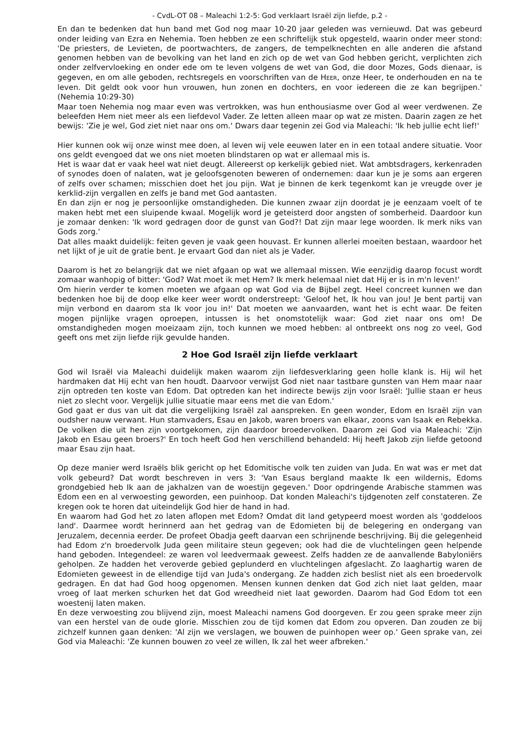- CvdL-OT 08 – Maleachi 1:2-5: God verklaart Israël zijn liefde, p.2 -
En dan te bedenken dat hun band met God nog maar 10-20 jaar geleden was vernieuwd. Dat was gebeurd onder leiding van Ezra en Nehemia. Toen hebben ze een schriftelijk stuk opgesteld, waarin onder meer stond: 'De priesters, de Levieten, de poortwachters, de zangers, de tempelknechten en alle anderen die afstand genomen hebben van de bevolking van het land en zich op de wet van God hebben gericht, verplichten zich onder zelfvervloeking en onder ede om te leven volgens de wet van God, die door Mozes, Gods dienaar, is gegeven, en om alle geboden, rechtsregels en voorschriften van de HEER, onze Heer, te onderhouden en na te leven. Dit geldt ook voor hun vrouwen, hun zonen en dochters, en voor iedereen die ze kan begrijpen.' (Nehemia 10:29-30)
Maar toen Nehemia nog maar even was vertrokken, was hun enthousiasme over God al weer verdwenen. Ze beleefden Hem niet meer als een liefdevol Vader. Ze letten alleen maar op wat ze misten. Daarin zagen ze het bewijs: 'Zie je wel, God ziet niet naar ons om.' Dwars daar tegenin zei God via Maleachi: 'Ik heb jullie echt lief!'
Hier kunnen ook wij onze winst mee doen, al leven wij vele eeuwen later en in een totaal andere situatie. Voor ons geldt evengoed dat we ons niet moeten blindstaren op wat er allemaal mis is.
Het is waar dat er vaak heel wat niet deugt. Allereerst op kerkelijk gebied niet. Wat ambtsdragers, kerkenraden of synodes doen of nalaten, wat je geloofsgenoten beweren of ondernemen: daar kun je je soms aan ergeren of zelfs over schamen; misschien doet het jou pijn. Wat je binnen de kerk tegenkomt kan je vreugde over je kerklid-zijn vergallen en zelfs je band met God aantasten.
En dan zijn er nog je persoonlijke omstandigheden. Die kunnen zwaar zijn doordat je je eenzaam voelt of te maken hebt met een sluipende kwaal. Mogelijk word je geteisterd door angsten of somberheid. Daardoor kun je zomaar denken: 'Ik word gedragen door de gunst van God?! Dat zijn maar lege woorden. Ik merk niks van Gods zorg.'
Dat alles maakt duidelijk: feiten geven je vaak geen houvast. Er kunnen allerlei moeiten bestaan, waardoor het net lijkt of je uit de gratie bent. Je ervaart God dan niet als je Vader.
Daarom is het zo belangrijk dat we niet afgaan op wat we allemaal missen. Wie eenzijdig daarop focust wordt zomaar wanhopig of bitter: 'God? Wat moet ik met Hem? Ik merk helemaal niet dat Hij er is in m'n leven!'
Om hierin verder te komen moeten we afgaan op wat God via de Bijbel zegt. Heel concreet kunnen we dan bedenken hoe bij de doop elke keer weer wordt onderstreept: 'Geloof het, Ik hou van jou! Je bent partij van mijn verbond en daarom sta Ik voor jou in!' Dat moeten we aanvaarden, want het is echt waar. De feiten mogen pijnlijke vragen oproepen, intussen is het onomstotelijk waar: God ziet naar ons om! De omstandigheden mogen moeizaam zijn, toch kunnen we moed hebben: al ontbreekt ons nog zo veel, God geeft ons met zijn liefde rijk gevulde handen.
2 Hoe God Israël zijn liefde verklaart
God wil Israël via Maleachi duidelijk maken waarom zijn liefdesverklaring geen holle klank is. Hij wil het hardmaken dat Hij echt van hen houdt. Daarvoor verwijst God niet naar tastbare gunsten van Hem maar naar zijn optreden ten koste van Edom. Dat optreden kan het indirecte bewijs zijn voor Israël: 'Jullie staan er heus niet zo slecht voor. Vergelijk jullie situatie maar eens met die van Edom.'
God gaat er dus van uit dat die vergelijking Israël zal aanspreken. En geen wonder, Edom en Israël zijn van oudsher nauw verwant. Hun stamvaders, Esau en Jakob, waren broers van elkaar, zoons van Isaak en Rebekka. De volken die uit hen zijn voortgekomen, zijn daardoor broedervolken. Daarom zei God via Maleachi: 'Zijn Jakob en Esau geen broers?' En toch heeft God hen verschillend behandeld: Hij heeft Jakob zijn liefde getoond maar Esau zijn haat.
Op deze manier werd Israëls blik gericht op het Edomitische volk ten zuiden van Juda. En wat was er met dat volk gebeurd? Dat wordt beschreven in vers 3: 'Van Esaus bergland maakte Ik een wildernis, Edoms grondgebied heb Ik aan de jakhalzen van de woestijn gegeven.' Door opdringende Arabische stammen was Edom een en al verwoesting geworden, een puinhoop. Dat konden Maleachi's tijdgenoten zelf constateren. Ze kregen ook te horen dat uiteindelijk God hier de hand in had.
En waarom had God het zo laten aflopen met Edom? Omdat dit land getypeerd moest worden als 'goddeloos land'. Daarmee wordt herinnerd aan het gedrag van de Edomieten bij de belegering en ondergang van Jeruzalem, decennia eerder. De profeet Obadja geeft daarvan een schrijnende beschrijving. Bij die gelegenheid had Edom z'n broedervolk Juda geen militaire steun gegeven; ook had die de vluchtelingen geen helpende hand geboden. Integendeel: ze waren vol leedvermaak geweest. Zelfs hadden ze de aanvallende Babyloniërs geholpen. Ze hadden het veroverde gebied geplunderd en vluchtelingen afgeslacht. Zo laaghartig waren de Edomieten geweest in de ellendige tijd van Juda's ondergang. Ze hadden zich beslist niet als een broedervolk gedragen. En dat had God hoog opgenomen. Mensen kunnen denken dat God zich niet laat gelden, maar vroeg of laat merken schurken het dat God wreedheid niet laat geworden. Daarom had God Edom tot een woestenij laten maken.
En deze verwoesting zou blijvend zijn, moest Maleachi namens God doorgeven. Er zou geen sprake meer zijn van een herstel van de oude glorie. Misschien zou de tijd komen dat Edom zou opveren. Dan zouden ze bij zichzelf kunnen gaan denken: 'Al zijn we verslagen, we bouwen de puinhopen weer op.' Geen sprake van, zei God via Maleachi: 'Ze kunnen bouwen zo veel ze willen, Ik zal het weer afbreken.'